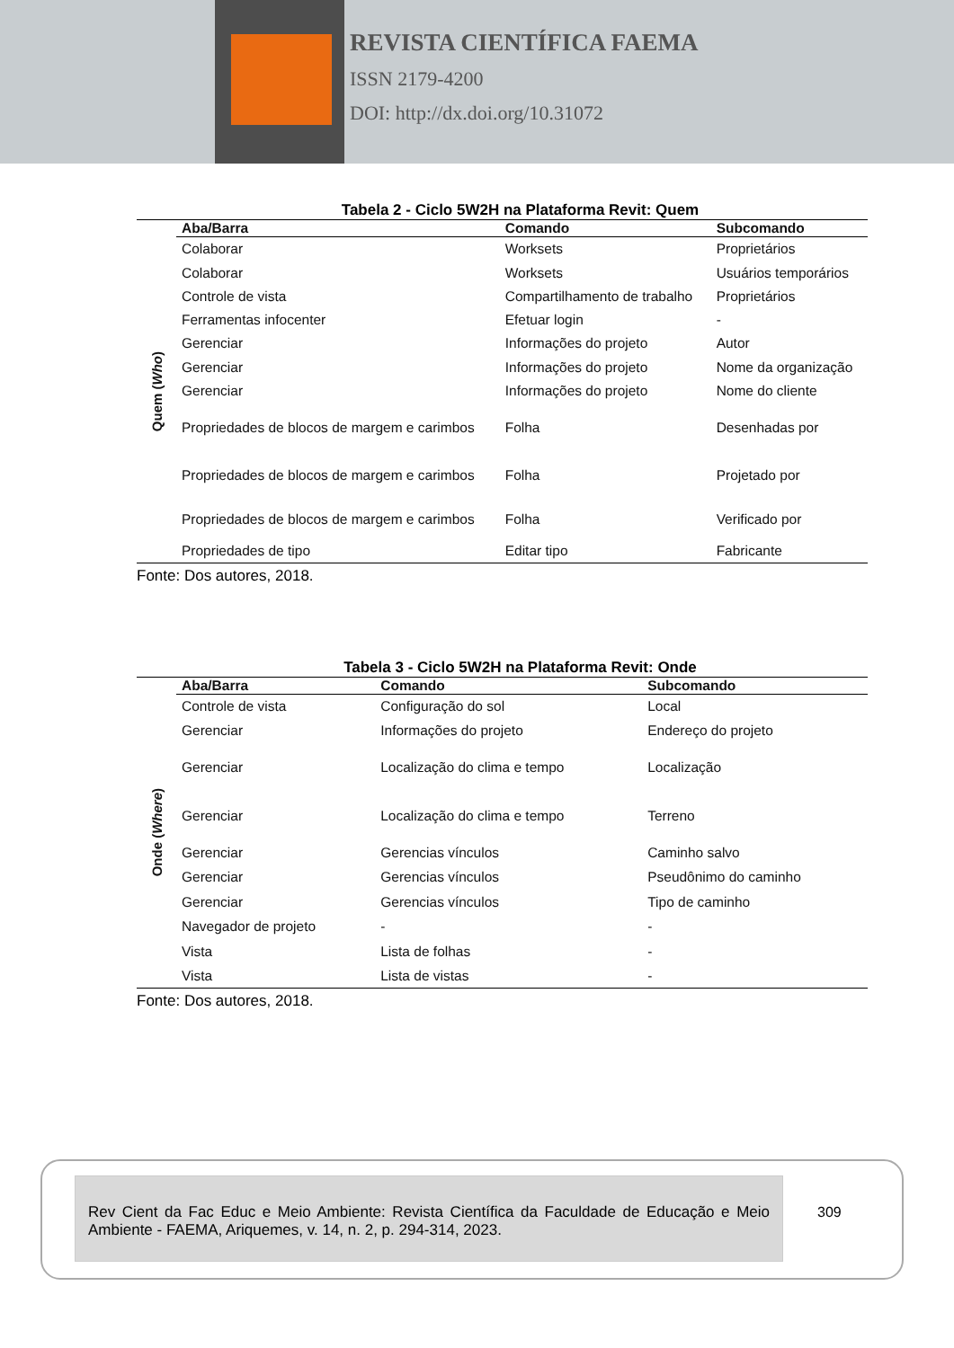REVISTA CIENTÍFICA FAEMA
ISSN 2179-4200
DOI: http://dx.doi.org/10.31072
Tabela 2 - Ciclo 5W2H na Plataforma Revit: Quem
| Quem ( Who ) | Aba/Barra | Comando | Subcomando |
| | Colaborar | Worksets | Proprietários |
| | Colaborar | Worksets | Usuários temporários |
| | Controle de vista | Compartilhamento de trabalho | Proprietários |
| | Ferramentas infocenter | Efetuar login | - |
| | Gerenciar | Informações do projeto | Autor |
| | Gerenciar | Informações do projeto | Nome da organização |
| | Gerenciar | Informações do projeto | Nome do cliente |
| | Propriedades de blocos de margem e carimbos | Folha | Desenhadas por |
| | Propriedades de blocos de margem e carimbos | Folha | Projetado por |
| | Propriedades de blocos de margem e carimbos | Folha | Verificado por |
| | Propriedades de tipo | Editar tipo | Fabricante |
Fonte: Dos autores, 2018.
Tabela 3 - Ciclo 5W2H na Plataforma Revit: Onde
| Onde ( Where ) | Aba/Barra | Comando | Subcomando |
| | Controle de vista | Configuração do sol | Local |
| | Gerenciar | Informações do projeto | Endereço do projeto |
| | Gerenciar | Localização do clima e tempo | Localização |
| | Gerenciar | Localização do clima e tempo | Terreno |
| | Gerenciar | Gerencias vínculos | Caminho salvo |
| | Gerenciar | Gerencias vínculos | Pseudônimo do caminho |
| | Gerenciar | Gerencias vínculos | Tipo de caminho |
| | Navegador de projeto | - | - |
| | Vista | Lista de folhas | - |
| | Vista | Lista de vistas | - |
Fonte: Dos autores, 2018.
Rev Cient da Fac Educ e Meio Ambiente: Revista Científica da Faculdade de Educação e Meio Ambiente - FAEMA, Ariquemes, v. 14, n. 2, p. 294-314, 2023.
309